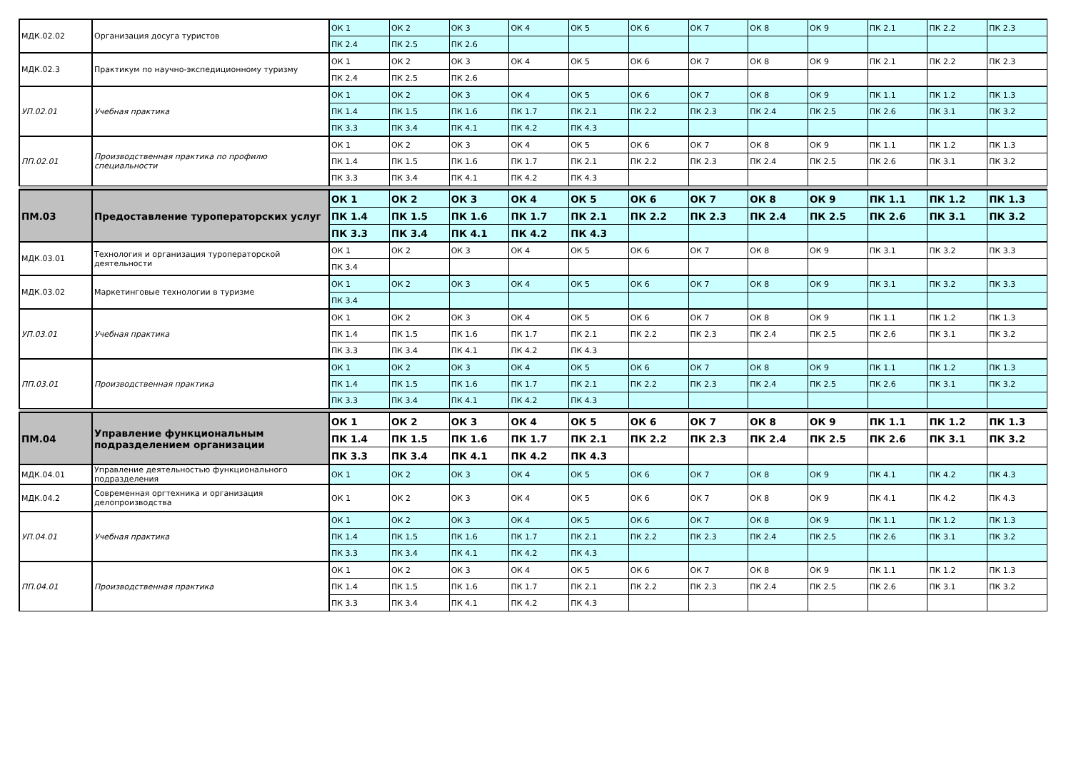| МДК.02.02 | Организация досуга туристов | ОК 1 | ОК 2 | ОК 3 | ОК 4 | ОК 5 | ОК 6 | ОК 7 | ОК 8 | ОК 9 | ПК 2.1 | ПК 2.2 | ПК 2.3 |
| | | ПК 2.4 | ПК 2.5 | ПК 2.6 | | | | | | | | | |
| МДК.02.3 | Практикум по научно-экспедиционному туризму | ОК 1 | ОК 2 | ОК 3 | ОК 4 | ОК 5 | ОК 6 | ОК 7 | ОК 8 | ОК 9 | ПК 2.1 | ПК 2.2 | ПК 2.3 |
| | | ПК 2.4 | ПК 2.5 | ПК 2.6 | | | | | | | | | |
| УП.02.01 | Учебная практика | ОК 1 | ОК 2 | ОК 3 | ОК 4 | ОК 5 | ОК 6 | ОК 7 | ОК 8 | ОК 9 | ПК 1.1 | ПК 1.2 | ПК 1.3 |
| | | ПК 1.4 | ПК 1.5 | ПК 1.6 | ПК 1.7 | ПК 2.1 | ПК 2.2 | ПК 2.3 | ПК 2.4 | ПК 2.5 | ПК 2.6 | ПК 3.1 | ПК 3.2 |
| | | ПК 3.3 | ПК 3.4 | ПК 4.1 | ПК 4.2 | ПК 4.3 | | | | | | | |
| ПП.02.01 | Производственная практика по профилю специальности | ОК 1 | ОК 2 | ОК 3 | ОК 4 | ОК 5 | ОК 6 | ОК 7 | ОК 8 | ОК 9 | ПК 1.1 | ПК 1.2 | ПК 1.3 |
| | | ПК 1.4 | ПК 1.5 | ПК 1.6 | ПК 1.7 | ПК 2.1 | ПК 2.2 | ПК 2.3 | ПК 2.4 | ПК 2.5 | ПК 2.6 | ПК 3.1 | ПК 3.2 |
| | | ПК 3.3 | ПК 3.4 | ПК 4.1 | ПК 4.2 | ПК 4.3 | | | | | | | |
| ПМ.03 | Предоставление туроператорских услуг | ОК 1 | ОК 2 | ОК 3 | ОК 4 | ОК 5 | ОК 6 | ОК 7 | ОК 8 | ОК 9 | ПК 1.1 | ПК 1.2 | ПК 1.3 |
| | | ПК 1.4 | ПК 1.5 | ПК 1.6 | ПК 1.7 | ПК 2.1 | ПК 2.2 | ПК 2.3 | ПК 2.4 | ПК 2.5 | ПК 2.6 | ПК 3.1 | ПК 3.2 |
| | | ПК 3.3 | ПК 3.4 | ПК 4.1 | ПК 4.2 | ПК 4.3 | | | | | | | |
| МДК.03.01 | Технология и организация туроператорской деятельности | ОК 1 | ОК 2 | ОК 3 | ОК 4 | ОК 5 | ОК 6 | ОК 7 | ОК 8 | ОК 9 | ПК 3.1 | ПК 3.2 | ПК 3.3 |
| | | ПК 3.4 | | | | | | | | | | | |
| МДК.03.02 | Маркетинговые технологии в туризме | ОК 1 | ОК 2 | ОК 3 | ОК 4 | ОК 5 | ОК 6 | ОК 7 | ОК 8 | ОК 9 | ПК 3.1 | ПК 3.2 | ПК 3.3 |
| | | ПК 3.4 | | | | | | | | | | | |
| УП.03.01 | Учебная практика | ОК 1 | ОК 2 | ОК 3 | ОК 4 | ОК 5 | ОК 6 | ОК 7 | ОК 8 | ОК 9 | ПК 1.1 | ПК 1.2 | ПК 1.3 |
| | | ПК 1.4 | ПК 1.5 | ПК 1.6 | ПК 1.7 | ПК 2.1 | ПК 2.2 | ПК 2.3 | ПК 2.4 | ПК 2.5 | ПК 2.6 | ПК 3.1 | ПК 3.2 |
| | | ПК 3.3 | ПК 3.4 | ПК 4.1 | ПК 4.2 | ПК 4.3 | | | | | | | |
| ПП.03.01 | Производственная практика | ОК 1 | ОК 2 | ОК 3 | ОК 4 | ОК 5 | ОК 6 | ОК 7 | ОК 8 | ОК 9 | ПК 1.1 | ПК 1.2 | ПК 1.3 |
| | | ПК 1.4 | ПК 1.5 | ПК 1.6 | ПК 1.7 | ПК 2.1 | ПК 2.2 | ПК 2.3 | ПК 2.4 | ПК 2.5 | ПК 2.6 | ПК 3.1 | ПК 3.2 |
| | | ПК 3.3 | ПК 3.4 | ПК 4.1 | ПК 4.2 | ПК 4.3 | | | | | | | |
| ПМ.04 | Управление функциональным подразделением организации | ОК 1 | ОК 2 | ОК 3 | ОК 4 | ОК 5 | ОК 6 | ОК 7 | ОК 8 | ОК 9 | ПК 1.1 | ПК 1.2 | ПК 1.3 |
| | | ПК 1.4 | ПК 1.5 | ПК 1.6 | ПК 1.7 | ПК 2.1 | ПК 2.2 | ПК 2.3 | ПК 2.4 | ПК 2.5 | ПК 2.6 | ПК 3.1 | ПК 3.2 |
| | | ПК 3.3 | ПК 3.4 | ПК 4.1 | ПК 4.2 | ПК 4.3 | | | | | | | |
| МДК.04.01 | Управление деятельностью функционального подразделения | ОК 1 | ОК 2 | ОК 3 | ОК 4 | ОК 5 | ОК 6 | ОК 7 | ОК 8 | ОК 9 | ПК 4.1 | ПК 4.2 | ПК 4.3 |
| МДК.04.2 | Современная оргтехника и организация делопроизводства | ОК 1 | ОК 2 | ОК 3 | ОК 4 | ОК 5 | ОК 6 | ОК 7 | ОК 8 | ОК 9 | ПК 4.1 | ПК 4.2 | ПК 4.3 |
| УП.04.01 | Учебная практика | ОК 1 | ОК 2 | ОК 3 | ОК 4 | ОК 5 | ОК 6 | ОК 7 | ОК 8 | ОК 9 | ПК 1.1 | ПК 1.2 | ПК 1.3 |
| | | ПК 1.4 | ПК 1.5 | ПК 1.6 | ПК 1.7 | ПК 2.1 | ПК 2.2 | ПК 2.3 | ПК 2.4 | ПК 2.5 | ПК 2.6 | ПК 3.1 | ПК 3.2 |
| | | ПК 3.3 | ПК 3.4 | ПК 4.1 | ПК 4.2 | ПК 4.3 | | | | | | | |
| ПП.04.01 | Производственная практика | ОК 1 | ОК 2 | ОК 3 | ОК 4 | ОК 5 | ОК 6 | ОК 7 | ОК 8 | ОК 9 | ПК 1.1 | ПК 1.2 | ПК 1.3 |
| | | ПК 1.4 | ПК 1.5 | ПК 1.6 | ПК 1.7 | ПК 2.1 | ПК 2.2 | ПК 2.3 | ПК 2.4 | ПК 2.5 | ПК 2.6 | ПК 3.1 | ПК 3.2 |
| | | ПК 3.3 | ПК 3.4 | ПК 4.1 | ПК 4.2 | ПК 4.3 | | | | | | | |